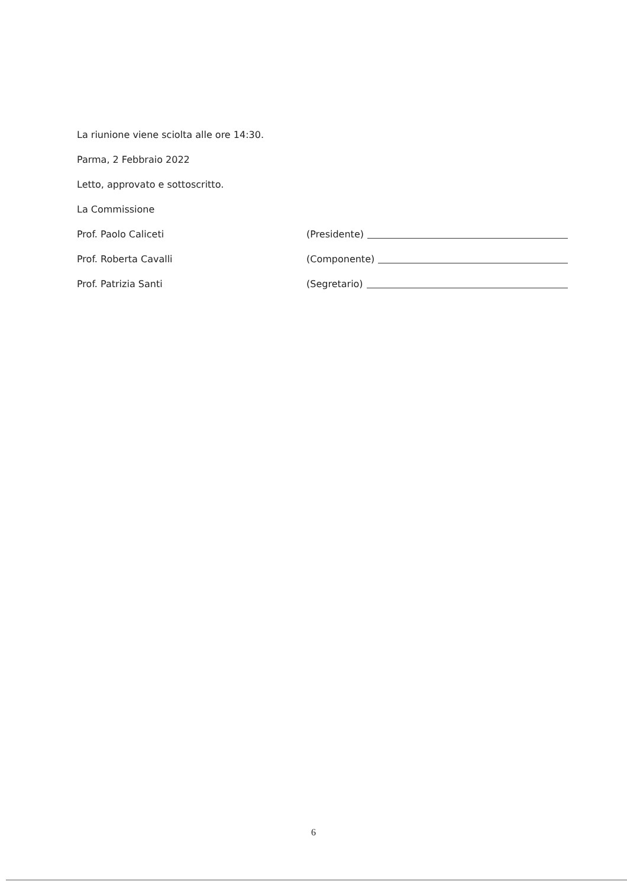La riunione viene sciolta alle ore 14:30.
Parma, 2 Febbraio 2022
Letto, approvato e sottoscritto.
La Commissione
Prof. Paolo Caliceti (Presidente)
Prof. Roberta Cavalli (Componente)
Prof. Patrizia Santi (Segretario)
6